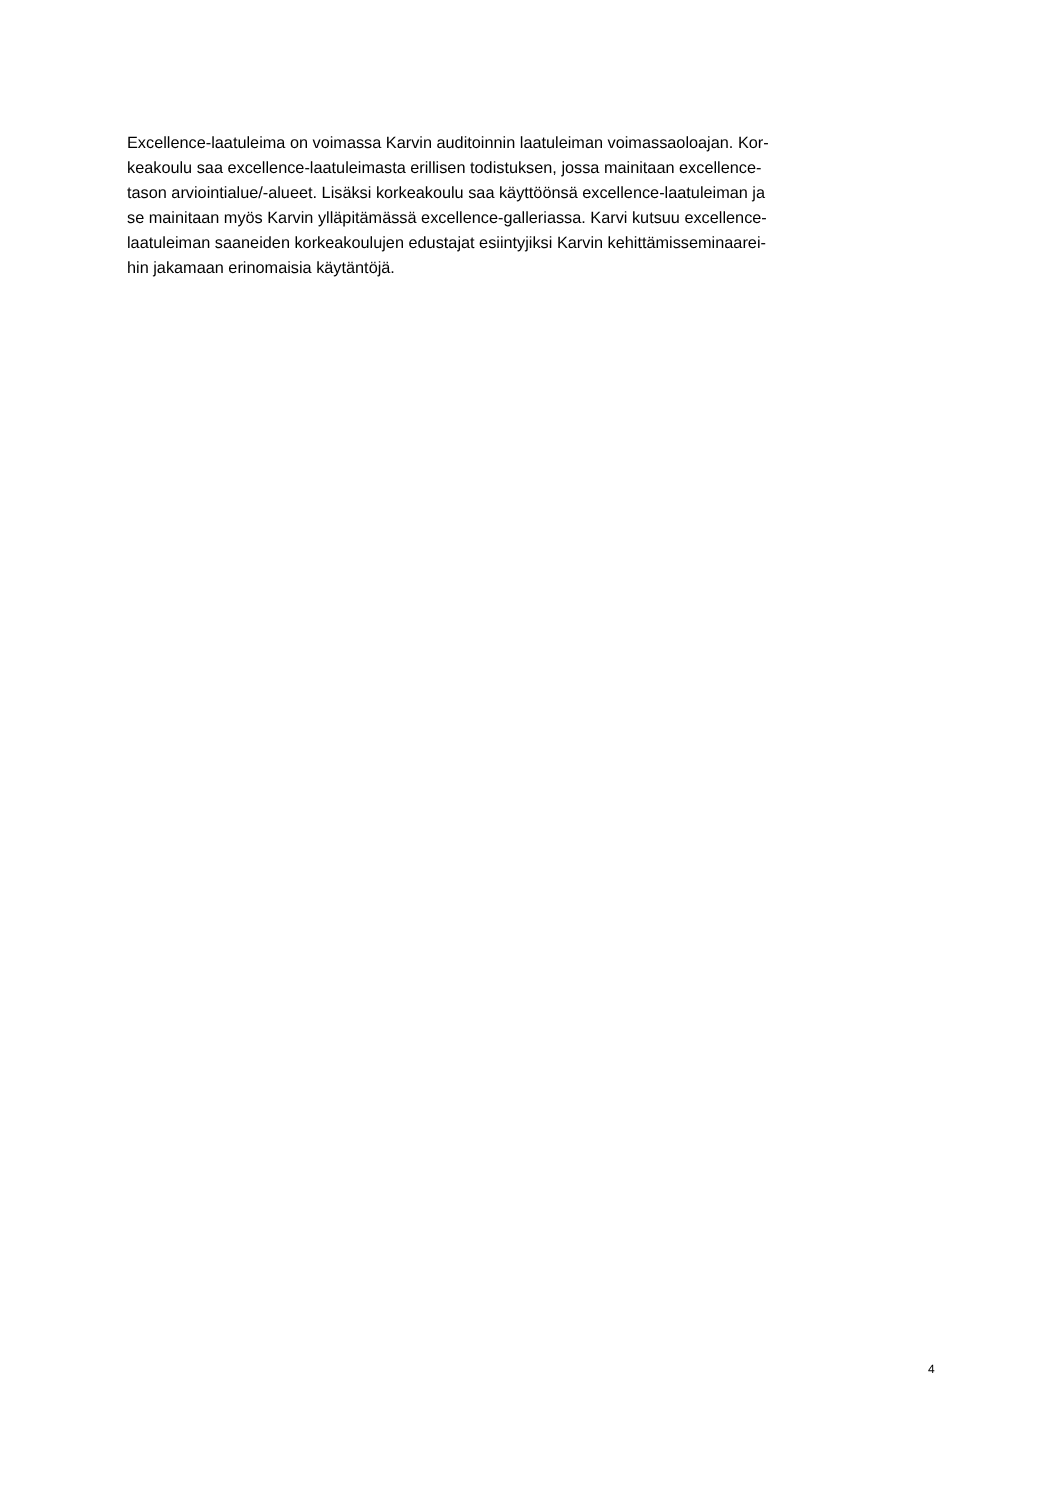Excellence-laatuleima on voimassa Karvin auditoinnin laatuleiman voimassaoloajan. Kor-
keakoulu saa excellence-laatuleimasta erillisen todistuksen, jossa mainitaan excellence-
tason arviointialue/-alueet. Lisäksi korkeakoulu saa käyttöönsä excellence-laatuleiman ja
se mainitaan myös Karvin ylläpitämässä excellence-galleriassa. Karvi kutsuu excellence-
laatuleiman saaneiden korkeakoulujen edustajat esiintyjiksi Karvin kehittämisseminaarei-
hin jakamaan erinomaisia käytäntöjä.
4